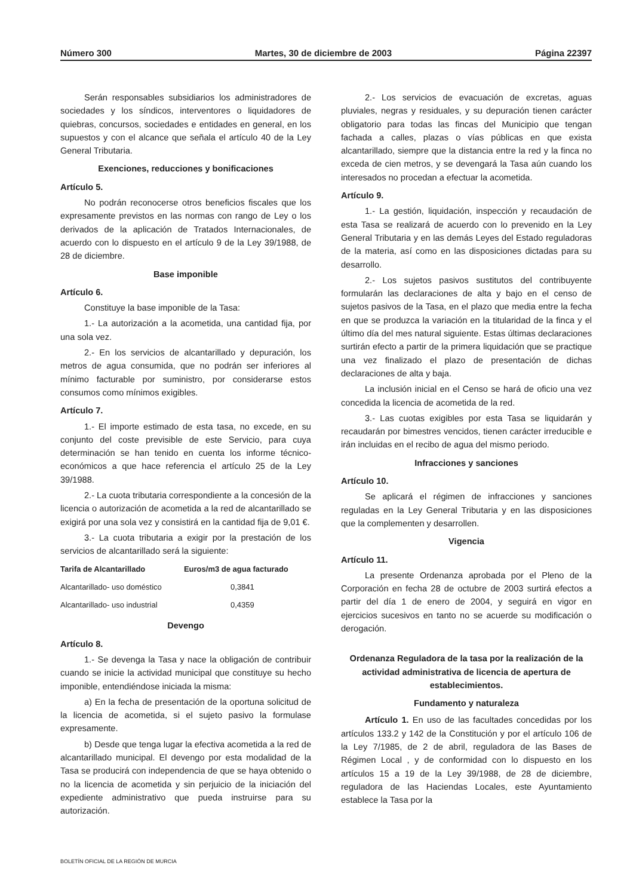Número 300 Martes, 30 de diciembre de 2003 Página 22397
Serán responsables subsidiarios los administradores de sociedades y los síndicos, interventores o liquidadores de quiebras, concursos, sociedades e entidades en general, en los supuestos y con el alcance que señala el artículo 40 de la Ley General Tributaria.
Exenciones, reducciones y bonificaciones
Artículo 5.
No podrán reconocerse otros beneficios fiscales que los expresamente previstos en las normas con rango de Ley o los derivados de la aplicación de Tratados Internacionales, de acuerdo con lo dispuesto en el artículo 9 de la Ley 39/1988, de 28 de diciembre.
Base imponible
Artículo 6.
Constituye la base imponible de la Tasa:
1.- La autorización a la acometida, una cantidad fija, por una sola vez.
2.- En los servicios de alcantarillado y depuración, los metros de agua consumida, que no podrán ser inferiores al mínimo facturable por suministro, por considerarse estos consumos como mínimos exigibles.
Artículo 7.
1.- El importe estimado de esta tasa, no excede, en su conjunto del coste previsible de este Servicio, para cuya determinación se han tenido en cuenta los informe técnico-económicos a que hace referencia el artículo 25 de la Ley 39/1988.
2.- La cuota tributaria correspondiente a la concesión de la licencia o autorización de acometida a la red de alcantarillado se exigirá por una sola vez y consistirá en la cantidad fija de 9,01 €.
3.- La cuota tributaria a exigir por la prestación de los servicios de alcantarillado será la siguiente:
| Tarifa de Alcantarillado | Euros/m3 de agua facturado |
| --- | --- |
| Alcantarillado- uso doméstico | 0,3841 |
| Alcantarillado- uso industrial | 0,4359 |
Devengo
Artículo 8.
1.- Se devenga la Tasa y nace la obligación de contribuir cuando se inicie la actividad municipal que constituye su hecho imponible, entendiéndose iniciada la misma:
a) En la fecha de presentación de la oportuna solicitud de la licencia de acometida, si el sujeto pasivo la formulase expresamente.
b) Desde que tenga lugar la efectiva acometida a la red de alcantarillado municipal. El devengo por esta modalidad de la Tasa se producirá con independencia de que se haya obtenido o no la licencia de acometida y sin perjuicio de la iniciación del expediente administrativo que pueda instruirse para su autorización.
2.- Los servicios de evacuación de excretas, aguas pluviales, negras y residuales, y su depuración tienen carácter obligatorio para todas las fincas del Municipio que tengan fachada a calles, plazas o vías públicas en que exista alcantarillado, siempre que la distancia entre la red y la finca no exceda de cien metros, y se devengará la Tasa aún cuando los interesados no procedan a efectuar la acometida.
Artículo 9.
1.- La gestión, liquidación, inspección y recaudación de esta Tasa se realizará de acuerdo con lo prevenido en la Ley General Tributaria y en las demás Leyes del Estado reguladoras de la materia, así como en las disposiciones dictadas para su desarrollo.
2.- Los sujetos pasivos sustitutos del contribuyente formularán las declaraciones de alta y bajo en el censo de sujetos pasivos de la Tasa, en el plazo que media entre la fecha en que se produzca la variación en la titularidad de la finca y el último día del mes natural siguiente. Estas últimas declaraciones surtirán efecto a partir de la primera liquidación que se practique una vez finalizado el plazo de presentación de dichas declaraciones de alta y baja.
La inclusión inicial en el Censo se hará de oficio una vez concedida la licencia de acometida de la red.
3.- Las cuotas exigibles por esta Tasa se liquidarán y recaudarán por bimestres vencidos, tienen carácter irreducible e irán incluidas en el recibo de agua del mismo periodo.
Infracciones y sanciones
Artículo 10.
Se aplicará el régimen de infracciones y sanciones reguladas en la Ley General Tributaria y en las disposiciones que la complementen y desarrollen.
Vigencia
Artículo 11.
La presente Ordenanza aprobada por el Pleno de la Corporación en fecha 28 de octubre de 2003 surtirá efectos a partir del día 1 de enero de 2004, y seguirá en vigor en ejercicios sucesivos en tanto no se acuerde su modificación o derogación.
Ordenanza Reguladora de la tasa por la realización de la actividad administrativa de licencia de apertura de establecimientos.
Fundamento y naturaleza
Artículo 1. En uso de las facultades concedidas por los artículos 133.2 y 142 de la Constitución y por el artículo 106 de la Ley 7/1985, de 2 de abril, reguladora de las Bases de Régimen Local , y de conformidad con lo dispuesto en los artículos 15 a 19 de la Ley 39/1988, de 28 de diciembre, reguladora de las Haciendas Locales, este Ayuntamiento establece la Tasa por la
BOLETÍN OFICIAL DE LA REGIÓN DE MURCIA